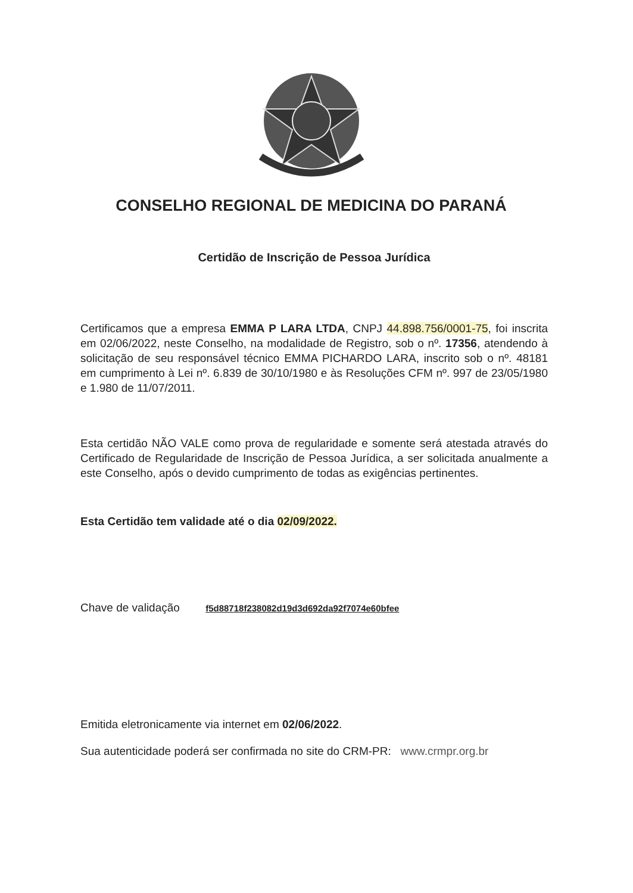CONSELHO REGIONAL DE MEDICINA DO PARANÁ
Certidão de Inscrição de Pessoa Jurídica
Certificamos que a empresa EMMA P LARA LTDA, CNPJ 44.898.756/0001-75, foi inscrita em 02/06/2022, neste Conselho, na modalidade de Registro, sob o nº. 17356, atendendo à solicitação de seu responsável técnico EMMA PICHARDO LARA, inscrito sob o nº. 48181 em cumprimento à Lei nº. 6.839 de 30/10/1980 e às Resoluções CFM nº. 997 de 23/05/1980 e 1.980 de 11/07/2011.
Esta certidão NÃO VALE como prova de regularidade e somente será atestada através do Certificado de Regularidade de Inscrição de Pessoa Jurídica, a ser solicitada anualmente a este Conselho, após o devido cumprimento de todas as exigências pertinentes.
Esta Certidão tem validade até o dia 02/09/2022.
Chave de validação f5d88718f238082d19d3d692da92f7074e60bfee
Emitida eletronicamente via internet em 02/06/2022.
Sua autenticidade poderá ser confirmada no site do CRM-PR: www.crmpr.org.br